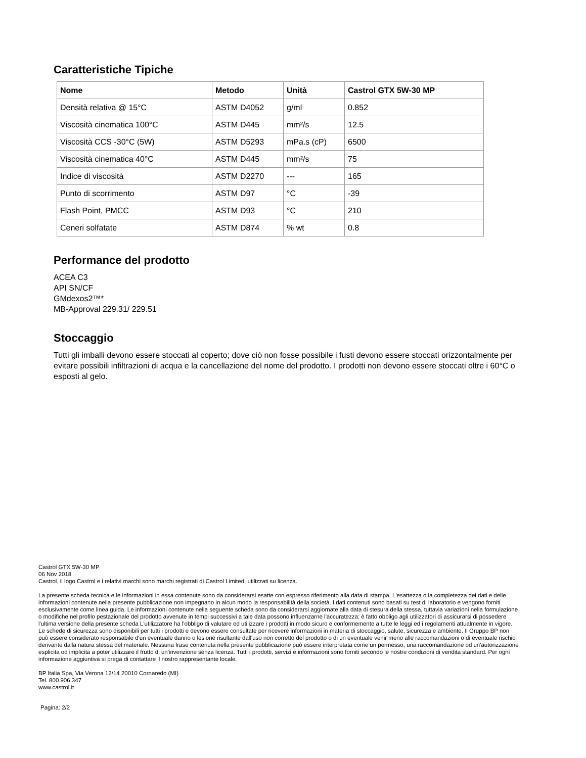Caratteristiche Tipiche
| Nome | Metodo | Unità | Castrol GTX 5W-30 MP |
| --- | --- | --- | --- |
| Densità relativa @ 15°C | ASTM D4052 | g/ml | 0.852 |
| Viscosità cinematica 100°C | ASTM D445 | mm²/s | 12.5 |
| Viscosità CCS -30°C (5W) | ASTM D5293 | mPa.s (cP) | 6500 |
| Viscosità cinematica 40°C | ASTM D445 | mm²/s | 75 |
| Indice di viscosità | ASTM D2270 | --- | 165 |
| Punto di scorrimento | ASTM D97 | °C | -39 |
| Flash Point, PMCC | ASTM D93 | °C | 210 |
| Ceneri solfatate | ASTM D874 | % wt | 0.8 |
Performance del prodotto
ACEA C3
API SN/CF
GMdexos2™*
MB-Approval 229.31/ 229.51
Stoccaggio
Tutti gli imballi devono essere stoccati al coperto; dove ciò non fosse possibile i fusti devono essere stoccati orizzontalmente per evitare possibili infiltrazioni di acqua e la cancellazione del nome del prodotto. I prodotti non devono essere stoccati oltre i 60°C o esposti al gelo.
Castrol GTX 5W-30 MP
06 Nov 2018
Castrol, il logo Castrol e i relativi marchi sono marchi registrati di Castrol Limited, utilizzati su licenza.
La presente scheda tecnica e le informazioni in essa contenute sono da considerarsi esatte con espresso riferimento alla data di stampa. L'esattezza o la completezza dei dati e delle informazioni contenute nella presente pubblicazione non impegnano in alcun modo la responsabilità della società. I dati contenuti sono basati su test di laboratorio e vengono forniti esclusivamente come linea guida. Le informazioni contenute nella seguente scheda sono da considerarsi aggiornate alla data di stesura della stessa, tuttavia variazioni nella formulazione o modifiche nel profilo pestazionale del prodotto avvenute in tempi successivi a tale data possono influenzarne l'accuratezza: è fatto obbligo agli utilizzatori di assicurarsi di possedere l'ultima versione della presente scheda L'utilizzatore ha l'obbligo di valutare ed utilizzare i prodotti in modo sicuro e conformemente a tutte le leggi ed i regolamenti attualmente in vigore. Le schede di sicurezza sono disponibili per tutti i prodotti e devono essere consultate per ricevere informazioni in materia di stoccaggio, salute, sicurezza e ambiente. Il Gruppo BP non può essere considerato responsabile d'un eventuale danno o lesione risultante dall'uso non corretto del prodotto o di un eventuale venir meno alle raccomandazioni o di eventuale rischio derivante dalla natura stessa del materiale. Nessuna frase contenuta nella presente pubblicazione può essere interpretata come un permesso, una raccomandazione od un'autorizzazione esplicita od implicita a poter utilizzare il frutto di un'invenzione senza licenza. Tutti i prodotti, servizi e informazioni sono forniti secondo le nostre condizioni di vendita standard. Per ogni informazione aggiuntiva si prega di contattare il nostro rappresentante locale.
BP Italia Spa, Via Verona 12/14 20010 Cornaredo (MI)
Tel. 800.906.347
www.castrol.it
Pagina: 2/2